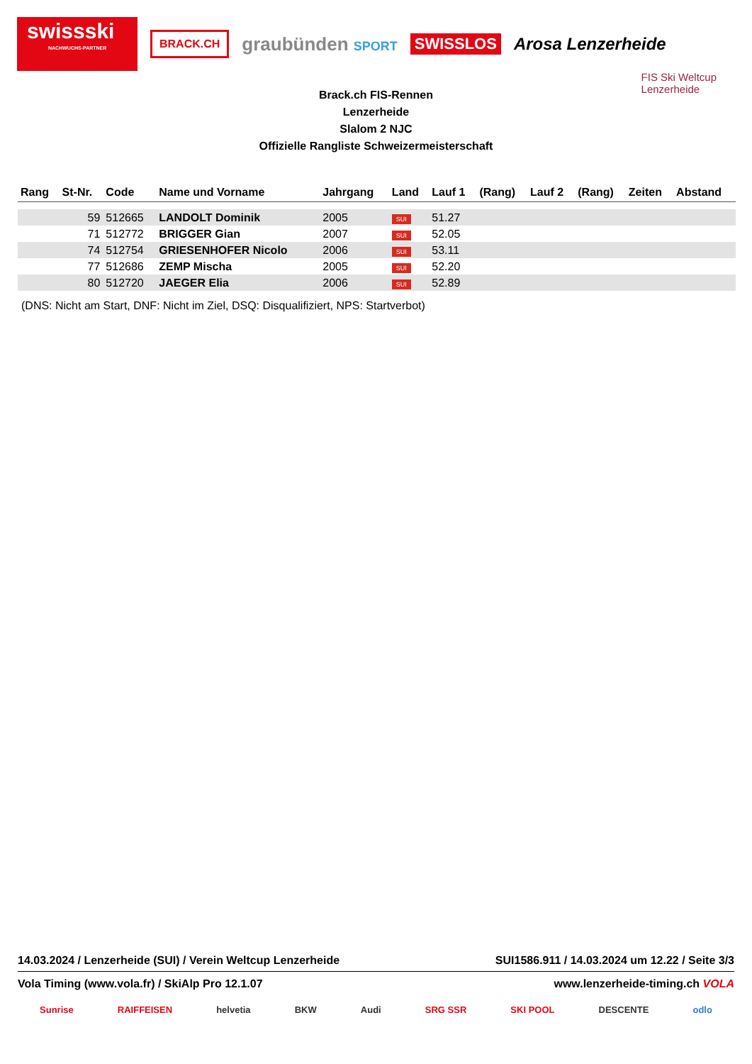swissski
NACHWUCHS-PARTNER
BRACK.CH
graubünden SPORT
SWISSLOS Arosa Lenzerheide
FIS Ski Weltcup
Lenzerheide
Brack.ch FIS-Rennen
Lenzerheide
Slalom 2 NJC
Offizielle Rangliste Schweizermeisterschaft
| Rang | St-Nr. | Code | Name und Vorname | Jahrgang | Land | Lauf 1 | (Rang) | Lauf 2 | (Rang) | Zeiten | Abstand |
| --- | --- | --- | --- | --- | --- | --- | --- | --- | --- | --- | --- |
| | 59 | 512665 | LANDOLT Dominik | 2005 | SUI | 51.27 | | | | | |
| | 71 | 512772 | BRIGGER Gian | 2007 | SUI | 52.05 | | | | | |
| | 74 | 512754 | GRIESENHOFER Nicolo | 2006 | SUI | 53.11 | | | | | |
| | 77 | 512686 | ZEMP Mischa | 2005 | SUI | 52.20 | | | | | |
| | 80 | 512720 | JAEGER Elia | 2006 | SUI | 52.89 | | | | | |
(DNS: Nicht am Start, DNF: Nicht im Ziel, DSQ: Disqualifiziert, NPS: Startverbot)
14.03.2024 / Lenzerheide (SUI) / Verein Weltcup Lenzerheide SUI1586.911 / 14.03.2024 um 12.22 / Seite 3/3
Vola Timing (www.vola.fr) / SkiAlp Pro 12.1.07 www.lenzerheide-timing.ch VOLA
Sunrise RAIFFEISEN helvetia BKW Audi SRG SSR SKI POOL DESCENTE odlo